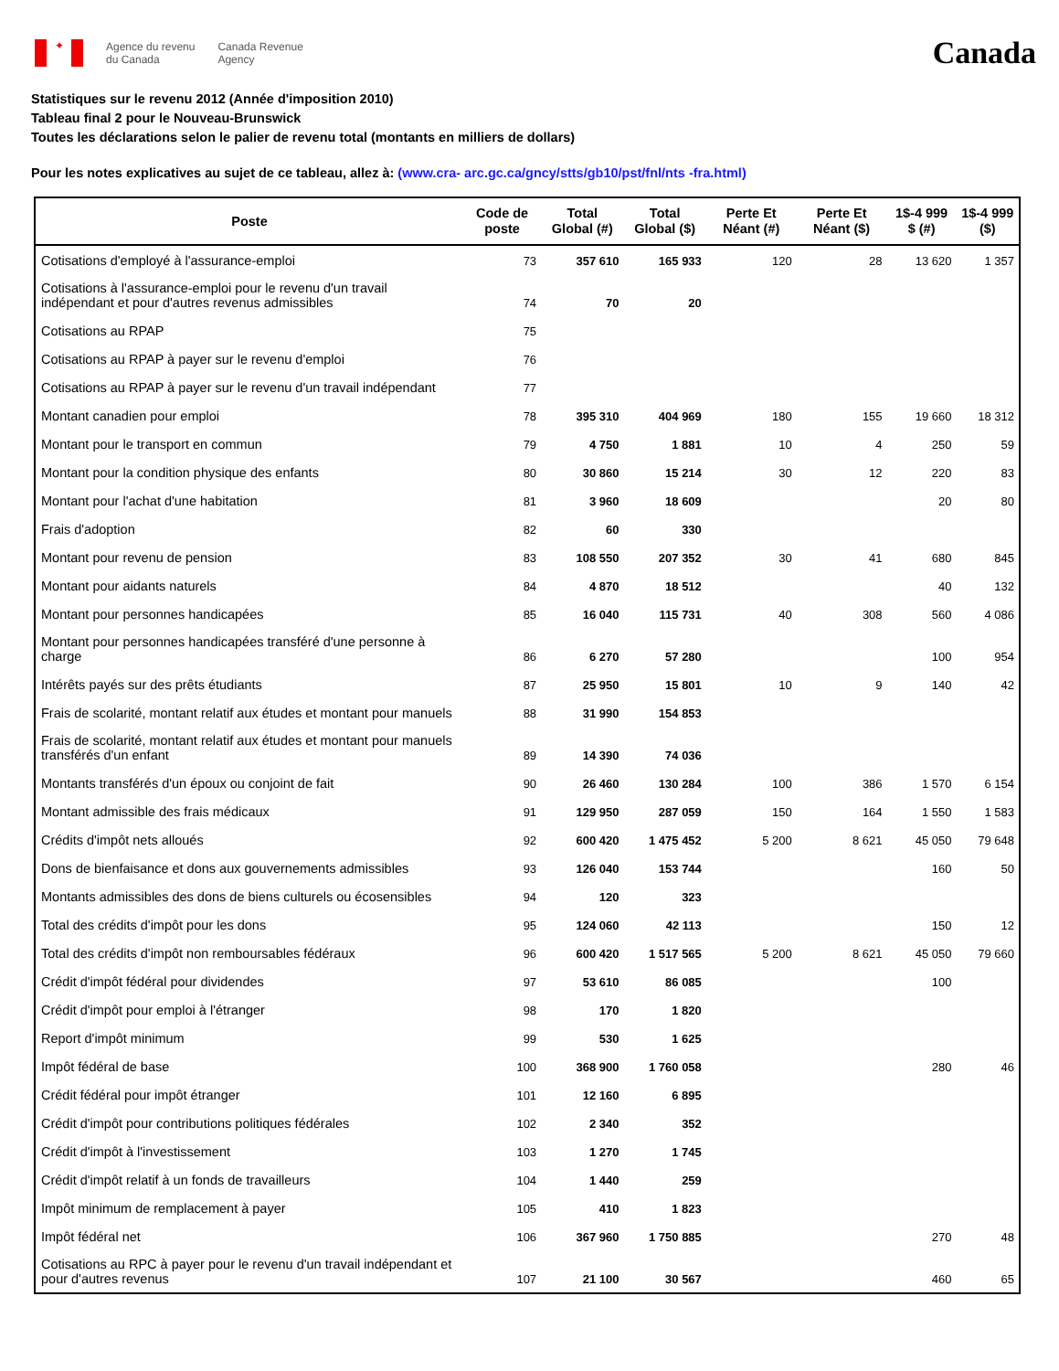✦
Agence du revenu
du Canada
Canada Revenue
Agency
Canada
Statistiques sur le revenu 2012 (Année d'imposition 2010)
Tableau final 2 pour le Nouveau-Brunswick
Toutes les déclarations selon le palier de revenu total (montants en milliers de dollars)
Pour les notes explicatives au sujet de ce tableau, allez à: (www.cra- arc.gc.ca/gncy/stts/gb10/pst/fnl/nts -fra.html)
| Poste | Code de poste | Total Global (#) | Total Global ($) | Perte Et Néant (#) | Perte Et Néant ($) | 1$-4 999 $ (#) | 1$-4 999 ($) |
| --- | --- | --- | --- | --- | --- | --- | --- |
| Cotisations d'employé à l'assurance-emploi | 73 | 357 610 | 165 933 | 120 | 28 | 13 620 | 1 357 |
| Cotisations à l'assurance-emploi pour le revenu d'un travail indépendant et pour d'autres revenus admissibles | 74 | 70 | 20 | | | | |
| Cotisations au RPAP | 75 | | | | | | |
| Cotisations au RPAP à payer sur le revenu d'emploi | 76 | | | | | | |
| Cotisations au RPAP à payer sur le revenu d'un travail indépendant | 77 | | | | | | |
| Montant canadien pour emploi | 78 | 395 310 | 404 969 | 180 | 155 | 19 660 | 18 312 |
| Montant pour le transport en commun | 79 | 4 750 | 1 881 | 10 | 4 | 250 | 59 |
| Montant pour la condition physique des enfants | 80 | 30 860 | 15 214 | 30 | 12 | 220 | 83 |
| Montant pour l'achat d'une habitation | 81 | 3 960 | 18 609 | | | 20 | 80 |
| Frais d'adoption | 82 | 60 | 330 | | | | |
| Montant pour revenu de pension | 83 | 108 550 | 207 352 | 30 | 41 | 680 | 845 |
| Montant pour aidants naturels | 84 | 4 870 | 18 512 | | | 40 | 132 |
| Montant pour personnes handicapées | 85 | 16 040 | 115 731 | 40 | 308 | 560 | 4 086 |
| Montant pour personnes handicapées transféré d'une personne à charge | 86 | 6 270 | 57 280 | | | 100 | 954 |
| Intérêts payés sur des prêts étudiants | 87 | 25 950 | 15 801 | 10 | 9 | 140 | 42 |
| Frais de scolarité, montant relatif aux études et montant pour manuels | 88 | 31 990 | 154 853 | | | | |
| Frais de scolarité, montant relatif aux études et montant pour manuels transférés d'un enfant | 89 | 14 390 | 74 036 | | | | |
| Montants transférés d'un époux ou conjoint de fait | 90 | 26 460 | 130 284 | 100 | 386 | 1 570 | 6 154 |
| Montant admissible des frais médicaux | 91 | 129 950 | 287 059 | 150 | 164 | 1 550 | 1 583 |
| Crédits d'impôt nets alloués | 92 | 600 420 | 1 475 452 | 5 200 | 8 621 | 45 050 | 79 648 |
| Dons de bienfaisance et dons aux gouvernements admissibles | 93 | 126 040 | 153 744 | | | 160 | 50 |
| Montants admissibles des dons de biens culturels ou écosensibles | 94 | 120 | 323 | | | | |
| Total des crédits d'impôt pour les dons | 95 | 124 060 | 42 113 | | | 150 | 12 |
| Total des crédits d'impôt non remboursables fédéraux | 96 | 600 420 | 1 517 565 | 5 200 | 8 621 | 45 050 | 79 660 |
| Crédit d'impôt fédéral pour dividendes | 97 | 53 610 | 86 085 | | | 100 | |
| Crédit d'impôt pour emploi à l'étranger | 98 | 170 | 1 820 | | | | |
| Report d'impôt minimum | 99 | 530 | 1 625 | | | | |
| Impôt fédéral de base | 100 | 368 900 | 1 760 058 | | | 280 | 46 |
| Crédit fédéral pour impôt étranger | 101 | 12 160 | 6 895 | | | | |
| Crédit d'impôt pour contributions politiques fédérales | 102 | 2 340 | 352 | | | | |
| Crédit d'impôt à l'investissement | 103 | 1 270 | 1 745 | | | | |
| Crédit d'impôt relatif à un fonds de travailleurs | 104 | 1 440 | 259 | | | | |
| Impôt minimum de remplacement à payer | 105 | 410 | 1 823 | | | | |
| Impôt fédéral net | 106 | 367 960 | 1 750 885 | | | 270 | 48 |
| Cotisations au RPC à payer pour le revenu d'un travail indépendant et pour d'autres revenus | 107 | 21 100 | 30 567 | | | 460 | 65 |